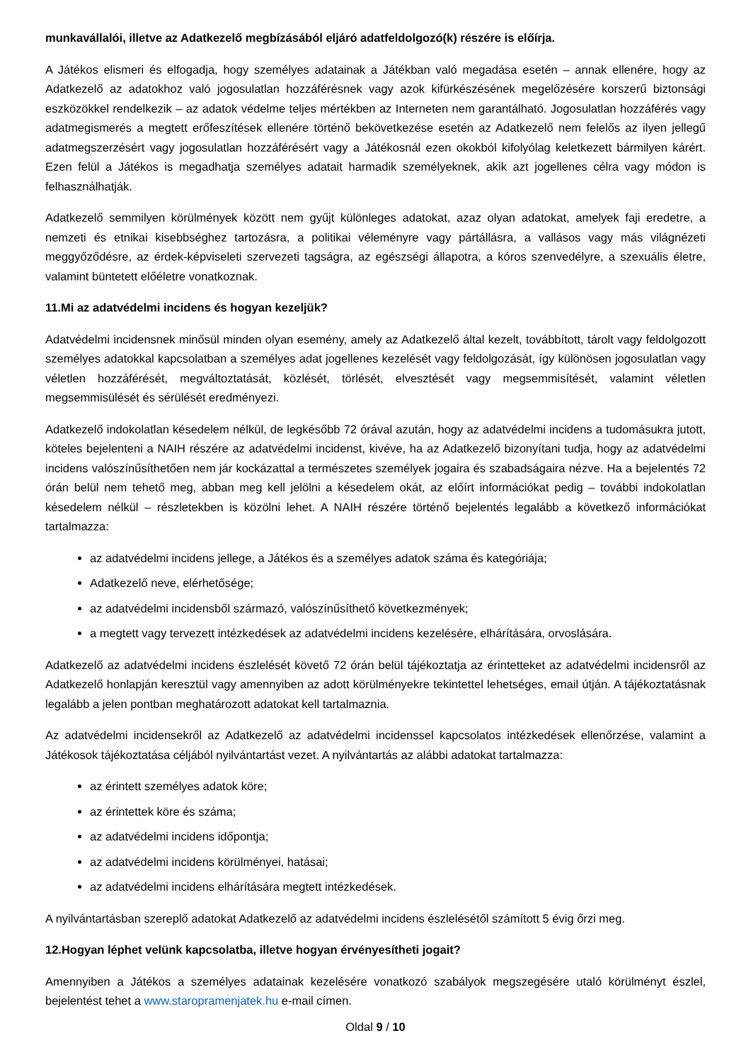munkavállalói, illetve az Adatkezelő megbízásából eljáró adatfeldolgozó(k) részére is előírja.
A Játékos elismeri és elfogadja, hogy személyes adatainak a Játékban való megadása esetén – annak ellenére, hogy az Adatkezelő az adatokhoz való jogosulatlan hozzáférésnek vagy azok kifürkészésének megelőzésére korszerű biztonsági eszközökkel rendelkezik – az adatok védelme teljes mértékben az Interneten nem garantálható. Jogosulatlan hozzáférés vagy adatmegismerés a megtett erőfeszítések ellenére történő bekövetkezése esetén az Adatkezelő nem felelős az ilyen jellegű adatmegszerzésért vagy jogosulatlan hozzáférésért vagy a Játékosnál ezen okokból kifolyólag keletkezett bármilyen kárért. Ezen felül a Játékos is megadhatja személyes adatait harmadik személyeknek, akik azt jogellenes célra vagy módon is felhasználhatják.
Adatkezelő semmilyen körülmények között nem gyűjt különleges adatokat, azaz olyan adatokat, amelyek faji eredetre, a nemzeti és etnikai kisebbséghez tartozásra, a politikai véleményre vagy pártállásra, a vallásos vagy más világnézeti meggyőződésre, az érdek-képviseleti szervezeti tagságra, az egészségi állapotra, a kóros szenvedélyre, a szexuális életre, valamint büntetett előéletre vonatkoznak.
11.Mi az adatvédelmi incidens és hogyan kezeljük?
Adatvédelmi incidensnek minősül minden olyan esemény, amely az Adatkezelő által kezelt, továbbított, tárolt vagy feldolgozott személyes adatokkal kapcsolatban a személyes adat jogellenes kezelését vagy feldolgozását, így különösen jogosulatlan vagy véletlen hozzáférését, megváltoztatását, közlését, törlését, elvesztését vagy megsemmisítését, valamint véletlen megsemmisülését és sérülését eredményezi.
Adatkezelő indokolatlan késedelem nélkül, de legkésőbb 72 órával azután, hogy az adatvédelmi incidens a tudomásukra jutott, köteles bejelenteni a NAIH részére az adatvédelmi incidenst, kivéve, ha az Adatkezelő bizonyítani tudja, hogy az adatvédelmi incidens valószínűsíthetően nem jár kockázattal a természetes személyek jogaira és szabadságaira nézve. Ha a bejelentés 72 órán belül nem tehető meg, abban meg kell jelölni a késedelem okát, az előírt információkat pedig – további indokolatlan késedelem nélkül – részletekben is közölni lehet. A NAIH részére történő bejelentés legalább a következő információkat tartalmazza:
az adatvédelmi incidens jellege, a Játékos és a személyes adatok száma és kategóriája;
Adatkezelő neve, elérhetősége;
az adatvédelmi incidensből származó, valószínűsíthető következmények;
a megtett vagy tervezett intézkedések az adatvédelmi incidens kezelésére, elhárítására, orvoslására.
Adatkezelő az adatvédelmi incidens észlelését követő 72 órán belül tájékoztatja az érintetteket az adatvédelmi incidensről az Adatkezelő honlapján keresztül vagy amennyiben az adott körülményekre tekintettel lehetséges, email útján. A tájékoztatásnak legalább a jelen pontban meghatározott adatokat kell tartalmaznia.
Az adatvédelmi incidensekről az Adatkezelő az adatvédelmi incidenssel kapcsolatos intézkedések ellenőrzése, valamint a Játékosok tájékoztatása céljából nyilvántartást vezet. A nyilvántartás az alábbi adatokat tartalmazza:
az érintett személyes adatok köre;
az érintettek köre és száma;
az adatvédelmi incidens időpontja;
az adatvédelmi incidens körülményei, hatásai;
az adatvédelmi incidens elhárítására megtett intézkedések.
A nyilvántartásban szereplő adatokat Adatkezelő az adatvédelmi incidens észlelésétől számított 5 évig őrzi meg.
12.Hogyan léphet velünk kapcsolatba, illetve hogyan érvényesítheti jogait?
Amennyiben a Játékos a személyes adatainak kezelésére vonatkozó szabályok megszegésére utaló körülményt észlel, bejelentést tehet a www.staropramenjatek.hu e-mail címen.
Oldal 9 / 10